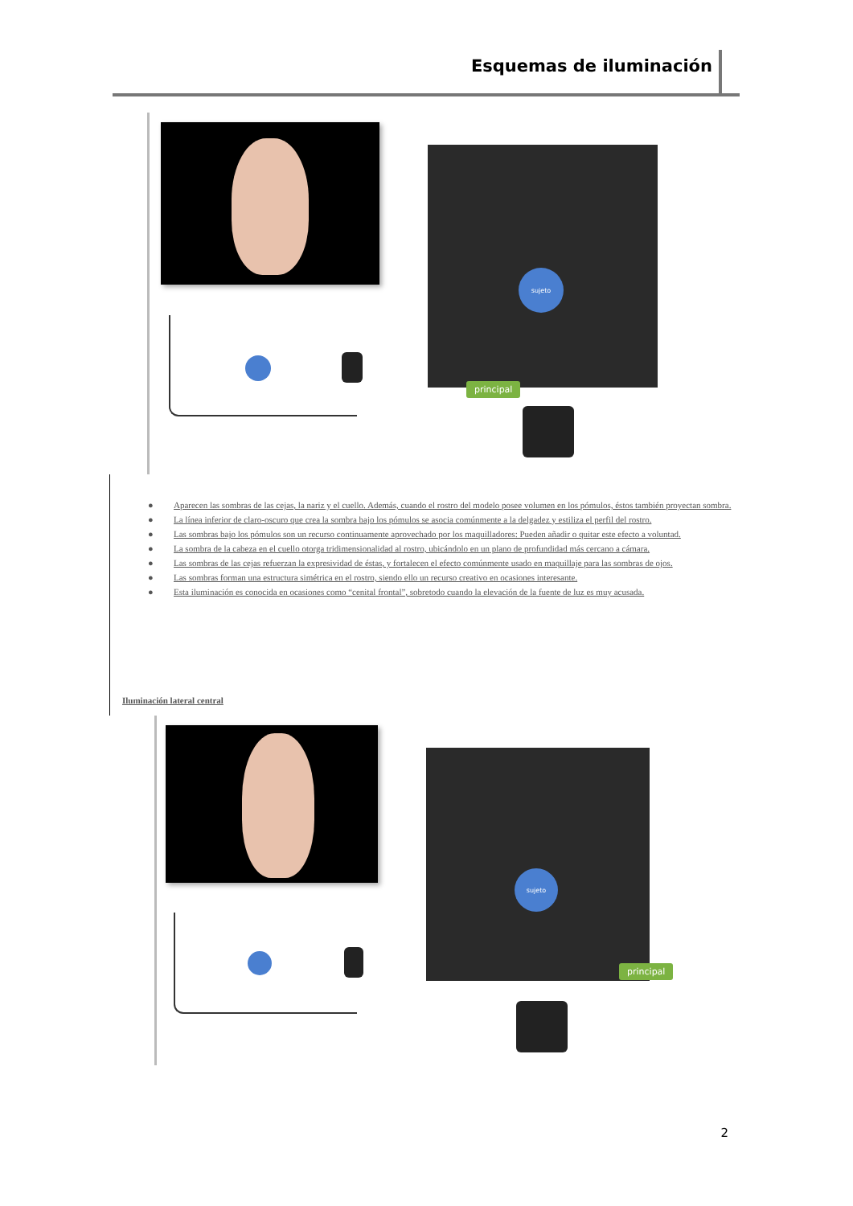Esquemas de iluminación
sujeto
principal
● Aparecen las sombras de las cejas, la nariz y el cuello. Además, cuando el rostro del modelo posee volumen en los pómulos, éstos también proyectan sombra.
● La línea inferior de claro-oscuro que crea la sombra bajo los pómulos se asocia comúnmente a la delgadez y estiliza el perfil del rostro.
● Las sombras bajo los pómulos son un recurso continuamente aprovechado por los maquilladores: Pueden añadir o quitar este efecto a voluntad.
● La sombra de la cabeza en el cuello otorga tridimensionalidad al rostro, ubicándolo en un plano de profundidad más cercano a cámara.
● Las sombras de las cejas refuerzan la expresividad de éstas, y fortalecen el efecto comúnmente usado en maquillaje para las sombras de ojos.
● Las sombras forman una estructura simétrica en el rostro, siendo ello un recurso creativo en ocasiones interesante.
● Esta iluminación es conocida en ocasiones como “cenital frontal”, sobretodo cuando la elevación de la fuente de luz es muy acusada.
Iluminación lateral central
sujeto
principal
2